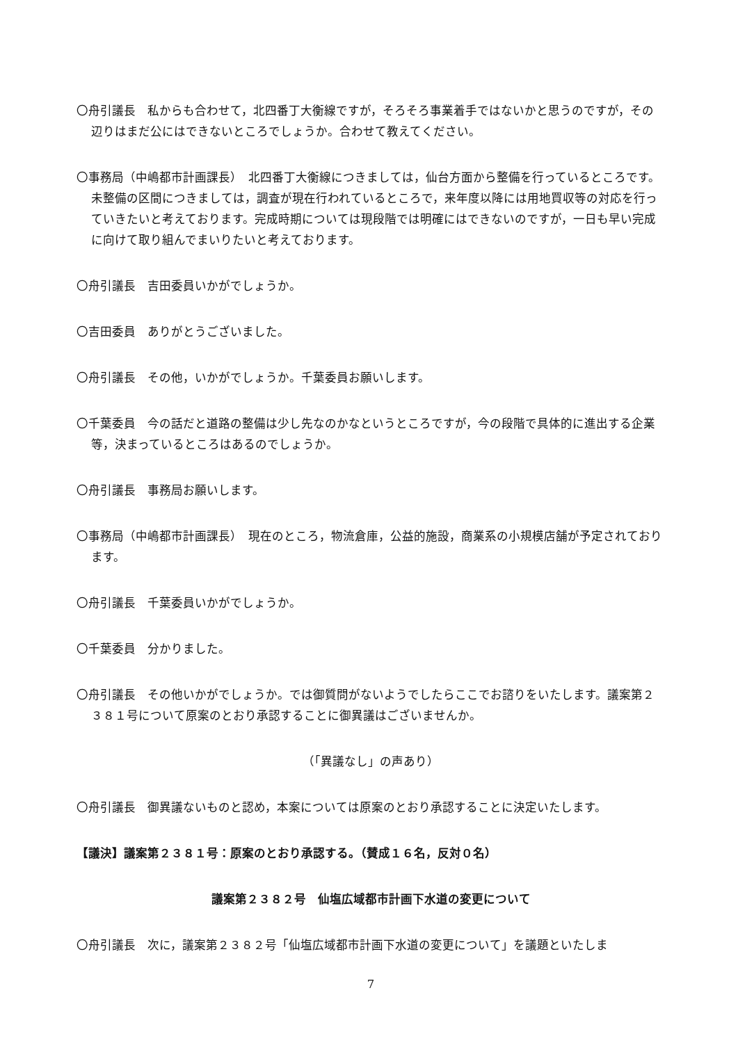〇舟引議長　私からも合わせて，北四番丁大衡線ですが，そろそろ事業着手ではないかと思うのですが，その辺りはまだ公にはできないところでしょうか。合わせて教えてください。
〇事務局（中嶋都市計画課長）　北四番丁大衡線につきましては，仙台方面から整備を行っているところです。未整備の区間につきましては，調査が現在行われているところで，来年度以降には用地買収等の対応を行っていきたいと考えております。完成時期については現段階では明確にはできないのですが，一日も早い完成に向けて取り組んでまいりたいと考えております。
〇舟引議長　吉田委員いかがでしょうか。
〇吉田委員　ありがとうございました。
〇舟引議長　その他，いかがでしょうか。千葉委員お願いします。
〇千葉委員　今の話だと道路の整備は少し先なのかなというところですが，今の段階で具体的に進出する企業等，決まっているところはあるのでしょうか。
〇舟引議長　事務局お願いします。
〇事務局（中嶋都市計画課長）　現在のところ，物流倉庫，公益的施設，商業系の小規模店舗が予定されております。
〇舟引議長　千葉委員いかがでしょうか。
〇千葉委員　分かりました。
〇舟引議長　その他いかがでしょうか。では御質問がないようでしたらここでお諮りをいたします。議案第２３８１号について原案のとおり承認することに御異議はございませんか。
（「異議なし」の声あり）
〇舟引議長　御異議ないものと認め，本案については原案のとおり承認することに決定いたします。
【議決】議案第２３８１号：原案のとおり承認する。（賛成１６名，反対０名）
議案第２３８２号　仙塩広域都市計画下水道の変更について
〇舟引議長　次に，議案第２３８２号「仙塩広域都市計画下水道の変更について」を議題といたしま
7